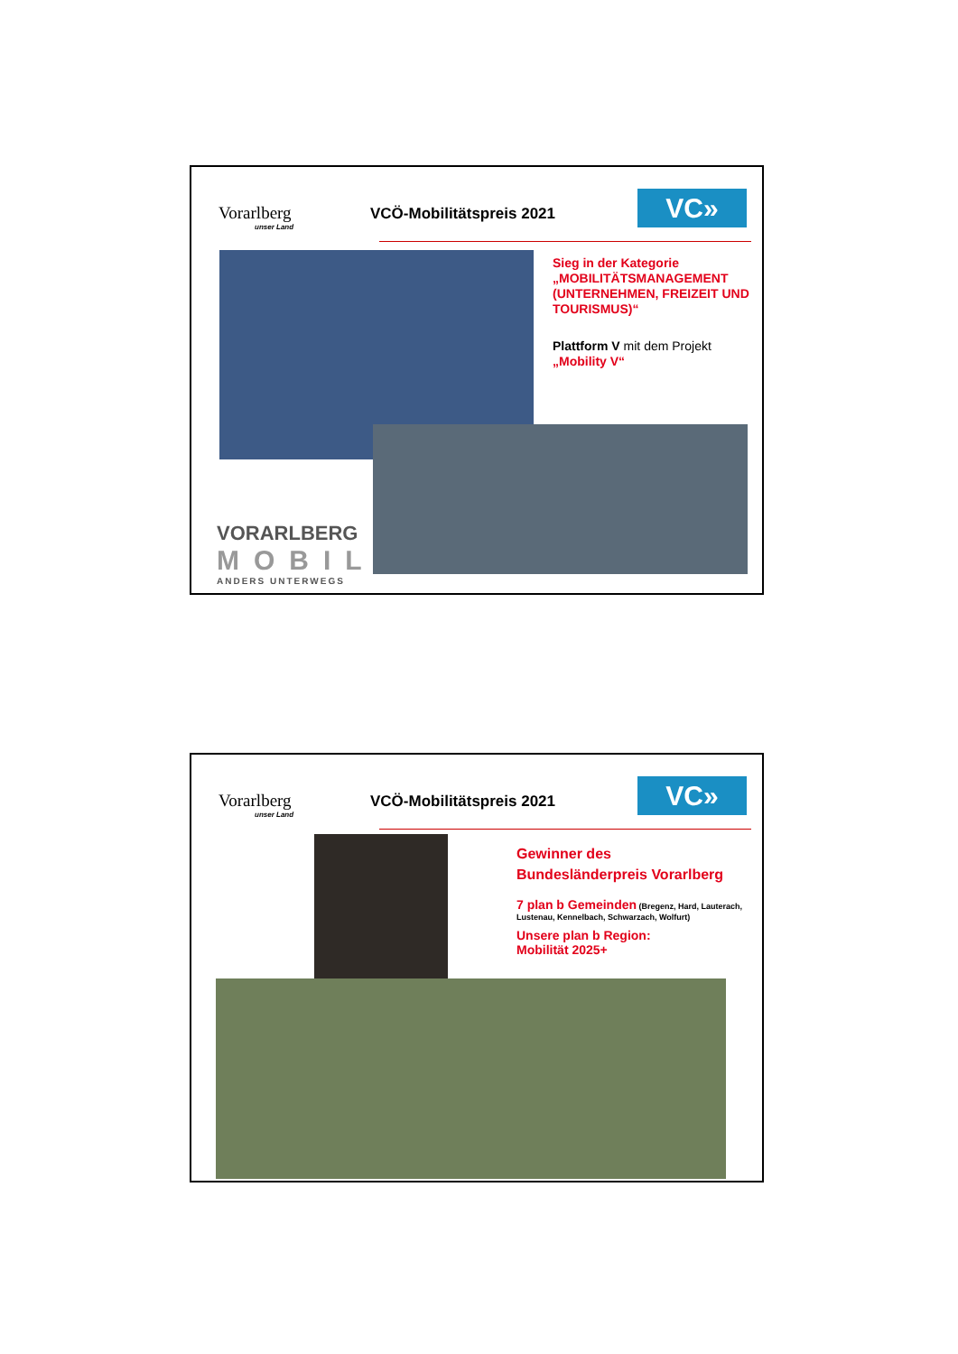Vorarlberg
unser Land
VCÖ-Mobilitätspreis 2021 VC»
Sieg in der Kategorie „MOBILITÄTSMANAGEMENT (UNTERNEHMEN, FREIZEIT UND TOURISMUS)“
Plattform V mit dem Projekt „Mobility V“
VORARLBERG
MOBIL
ANDERS UNTERWEGS
Vorarlberg
unser Land
VCÖ-Mobilitätspreis 2021 VC»
Gewinner des
Bundesländerpreis Vorarlberg
7 plan b Gemeinden (Bregenz, Hard, Lauterach, Lustenau, Kennelbach, Schwarzach, Wolfurt)
Unsere plan b Region:
Mobilität 2025+